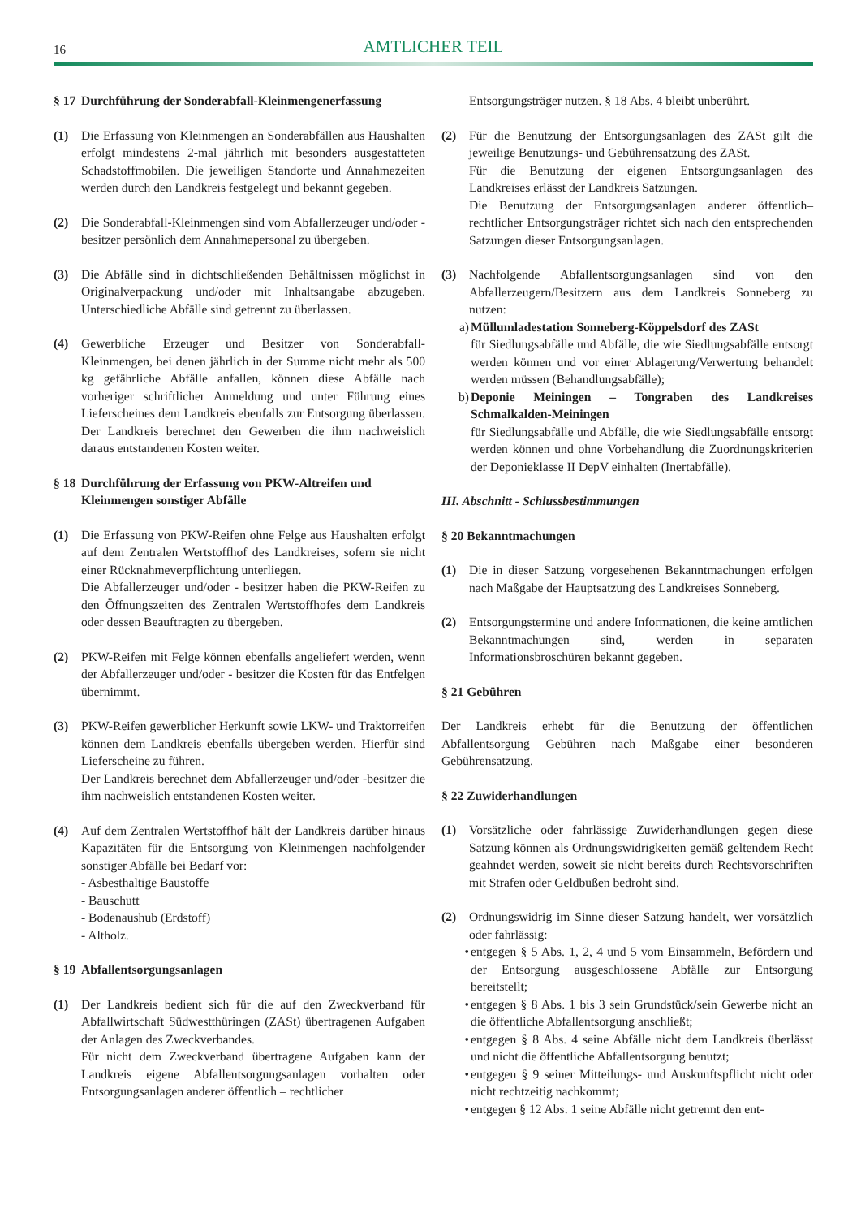16
AMTLICHER TEIL
§ 17 Durchführung der Sonderabfall-Kleinmengenerfassung
(1) Die Erfassung von Kleinmengen an Sonderabfällen aus Haushalten erfolgt mindestens 2-mal jährlich mit besonders ausgestatteten Schadstoffmobilen. Die jeweiligen Standorte und Annahmezeiten werden durch den Landkreis festgelegt und bekannt gegeben.
(2) Die Sonderabfall-Kleinmengen sind vom Abfallerzeuger und/oder -besitzer persönlich dem Annahmepersonal zu übergeben.
(3) Die Abfälle sind in dichtschließenden Behältnissen möglichst in Originalverpackung und/oder mit Inhaltsangabe abzugeben. Unterschiedliche Abfälle sind getrennt zu überlassen.
(4) Gewerbliche Erzeuger und Besitzer von Sonderabfall-Kleinmengen, bei denen jährlich in der Summe nicht mehr als 500 kg gefährliche Abfälle anfallen, können diese Abfälle nach vorheriger schriftlicher Anmeldung und unter Führung eines Lieferscheines dem Landkreis ebenfalls zur Entsorgung überlassen. Der Landkreis berechnet den Gewerben die ihm nachweislich daraus entstandenen Kosten weiter.
§ 18 Durchführung der Erfassung von PKW-Altreifen und Kleinmengen sonstiger Abfälle
(1) Die Erfassung von PKW-Reifen ohne Felge aus Haushalten erfolgt auf dem Zentralen Wertstoffhof des Landkreises, sofern sie nicht einer Rücknahmeverpflichtung unterliegen.
Die Abfallerzeuger und/oder - besitzer haben die PKW-Reifen zu den Öffnungszeiten des Zentralen Wertstoffhofes dem Landkreis oder dessen Beauftragten zu übergeben.
(2) PKW-Reifen mit Felge können ebenfalls angeliefert werden, wenn der Abfallerzeuger und/oder - besitzer die Kosten für das Entfelgen übernimmt.
(3) PKW-Reifen gewerblicher Herkunft sowie LKW- und Traktorreifen können dem Landkreis ebenfalls übergeben werden. Hierfür sind Lieferscheine zu führen.
Der Landkreis berechnet dem Abfallerzeuger und/oder -besitzer die ihm nachweislich entstandenen Kosten weiter.
(4) Auf dem Zentralen Wertstoffhof hält der Landkreis darüber hinaus Kapazitäten für die Entsorgung von Kleinmengen nachfolgender sonstiger Abfälle bei Bedarf vor:
- Asbesthaltige Baustoffe
- Bauschutt
- Bodenaushub (Erdstoff)
- Altholz.
§ 19 Abfallentsorgungsanlagen
(1) Der Landkreis bedient sich für die auf den Zweckverband für Abfallwirtschaft Südwestthüringen (ZASt) übertragenen Aufgaben der Anlagen des Zweckverbandes.
Für nicht dem Zweckverband übertragene Aufgaben kann der Landkreis eigene Abfallentsorgungsanlagen vorhalten oder Entsorgungsanlagen anderer öffentlich – rechtlicher
Entsorgungsträger nutzen. § 18 Abs. 4 bleibt unberührt.
(2) Für die Benutzung der Entsorgungsanlagen des ZASt gilt die jeweilige Benutzungs- und Gebührensatzung des ZASt.
Für die Benutzung der eigenen Entsorgungsanlagen des Landkreises erlässt der Landkreis Satzungen.
Die Benutzung der Entsorgungsanlagen anderer öffentlich–rechtlicher Entsorgungsträger richtet sich nach den entsprechenden Satzungen dieser Entsorgungsanlagen.
(3) Nachfolgende Abfallentsorgungsanlagen sind von den Abfallerzeugern/Besitzern aus dem Landkreis Sonneberg zu nutzen:
a)
Müllumladestation Sonneberg-Köppelsdorf des ZASt
für Siedlungsabfälle und Abfälle, die wie Siedlungsabfälle entsorgt werden können und vor einer Ablagerung/Verwertung behandelt werden müssen (Behandlungsabfälle);
b)
Deponie Meiningen – Tongraben des Landkreises Schmalkalden-Meiningen
für Siedlungsabfälle und Abfälle, die wie Siedlungsabfälle entsorgt werden können und ohne Vorbehandlung die Zuordnungskriterien der Deponieklasse II DepV einhalten (Inertabfälle).
III. Abschnitt - Schlussbestimmungen
§ 20 Bekanntmachungen
(1) Die in dieser Satzung vorgesehenen Bekanntmachungen erfolgen nach Maßgabe der Hauptsatzung des Landkreises Sonneberg.
(2) Entsorgungstermine und andere Informationen, die keine amtlichen Bekanntmachungen sind, werden in separaten Informationsbroschüren bekannt gegeben.
§ 21 Gebühren
Der Landkreis erhebt für die Benutzung der öffentlichen Abfallentsorgung Gebühren nach Maßgabe einer besonderen Gebührensatzung.
§ 22 Zuwiderhandlungen
(1) Vorsätzliche oder fahrlässige Zuwiderhandlungen gegen diese Satzung können als Ordnungswidrigkeiten gemäß geltendem Recht geahndet werden, soweit sie nicht bereits durch Rechtsvorschriften mit Strafen oder Geldbußen bedroht sind.
(2) Ordnungswidrig im Sinne dieser Satzung handelt, wer vorsätzlich oder fahrlässig:
• entgegen § 5 Abs. 1, 2, 4 und 5 vom Einsammeln, Befördern und der Entsorgung ausgeschlossene Abfälle zur Entsorgung bereitstellt;
• entgegen § 8 Abs. 1 bis 3 sein Grundstück/sein Gewerbe nicht an die öffentliche Abfallentsorgung anschließt;
• entgegen § 8 Abs. 4 seine Abfälle nicht dem Landkreis überlässt und nicht die öffentliche Abfallentsorgung benutzt;
• entgegen § 9 seiner Mitteilungs- und Auskunftspflicht nicht oder nicht rechtzeitig nachkommt;
• entgegen § 12 Abs. 1 seine Abfälle nicht getrennt den ent-